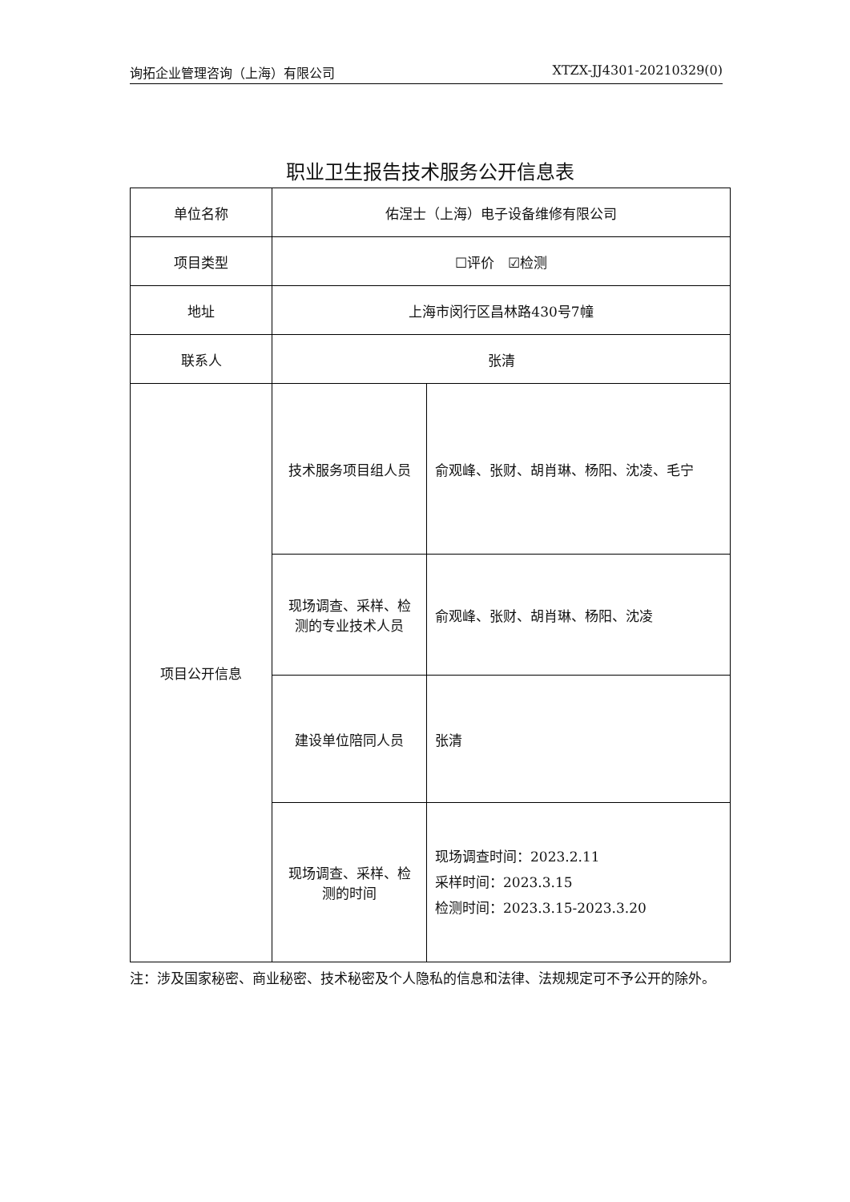询拓企业管理咨询（上海）有限公司 XTZX-JJ4301-20210329(0)
职业卫生报告技术服务公开信息表
| 单位名称 | 佑涅士（上海）电子设备维修有限公司 | |
| 项目类型 | ☐评价 ☑检测 | |
| 地址 | 上海市闵行区昌林路430号7幢 | |
| 联系人 | 张清 | |
| 项目公开信息 | 技术服务项目组人员 | 俞观峰、张财、胡肖琳、杨阳、沈凌、毛宁 |
| | 现场调查、采样、检 测的专业技术人员 | 俞观峰、张财、胡肖琳、杨阳、沈凌 |
| | 建设单位陪同人员 | 张清 |
| | 现场调查、采样、检 测的时间 | 现场调查时间：2023.2.11 采样时间：2023.3.15 检测时间：2023.3.15-2023.3.20 |
注：涉及国家秘密、商业秘密、技术秘密及个人隐私的信息和法律、法规规定可不予公开的除外。